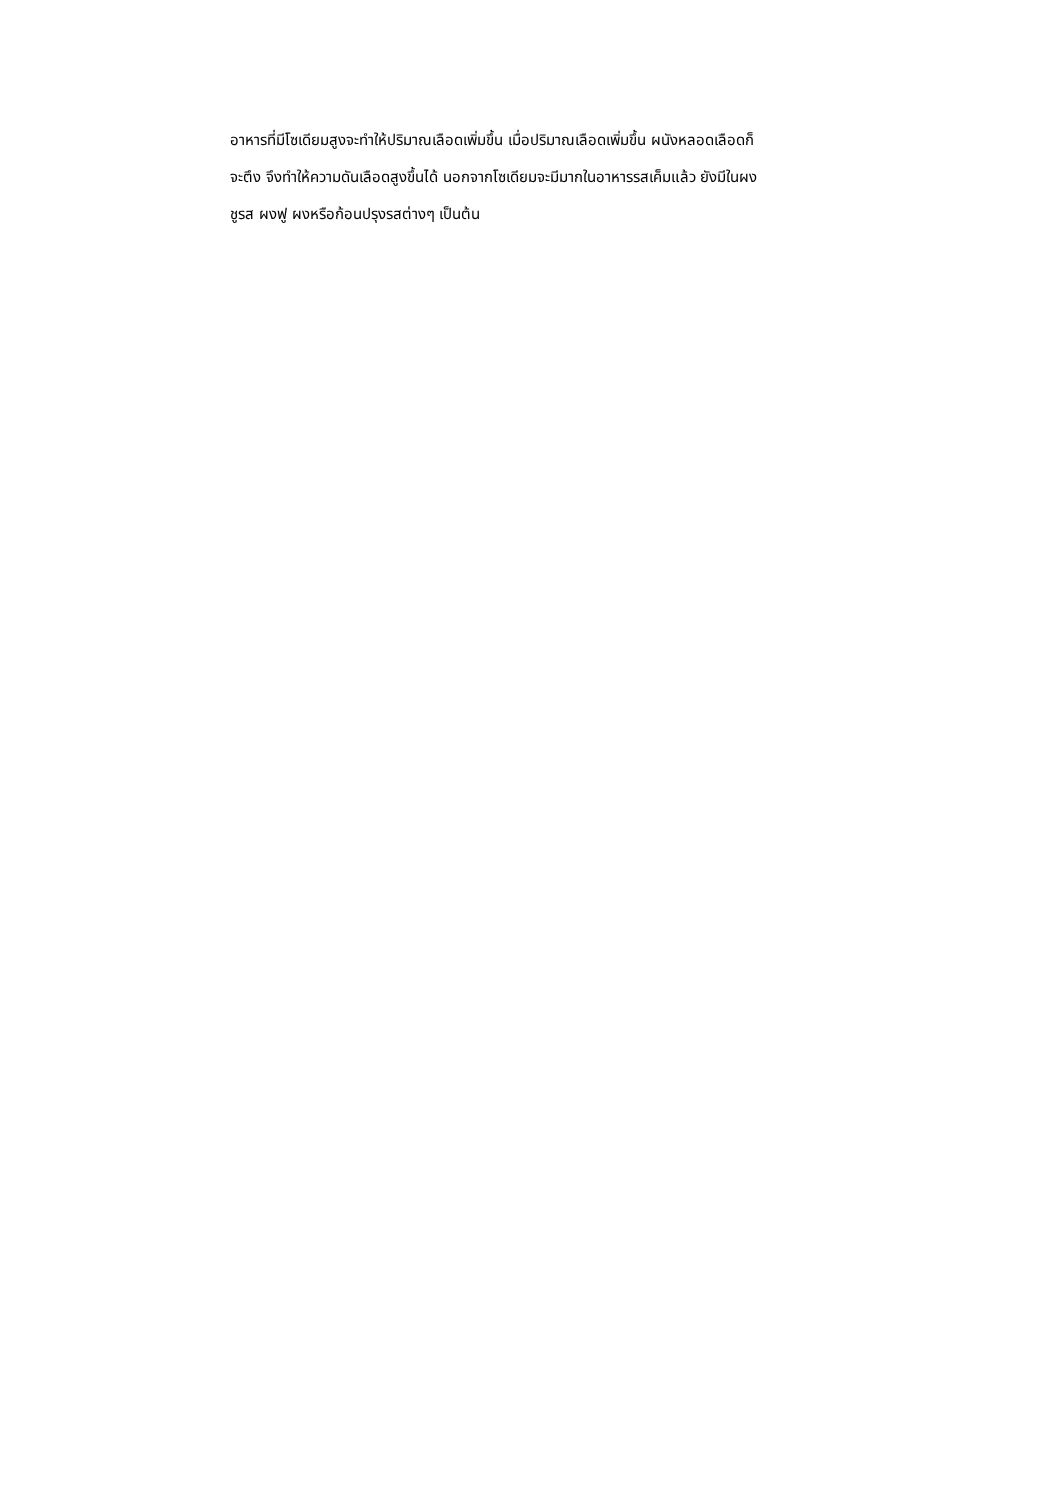อาหารที่มีโซเดียมสูงจะทำให้ปริมาณเลือดเพิ่มขึ้น เมื่อปริมาณเลือดเพิ่มขึ้น ผนังหลอดเลือดก็
จะตึง จึงทำให้ความดันเลือดสูงขึ้นได้ นอกจากโซเดียมจะมีมากในอาหารรสเค็มแล้ว ยังมีในผง
ชูรส ผงฟู ผงหรือก้อนปรุงรสต่างๆ เป็นต้น